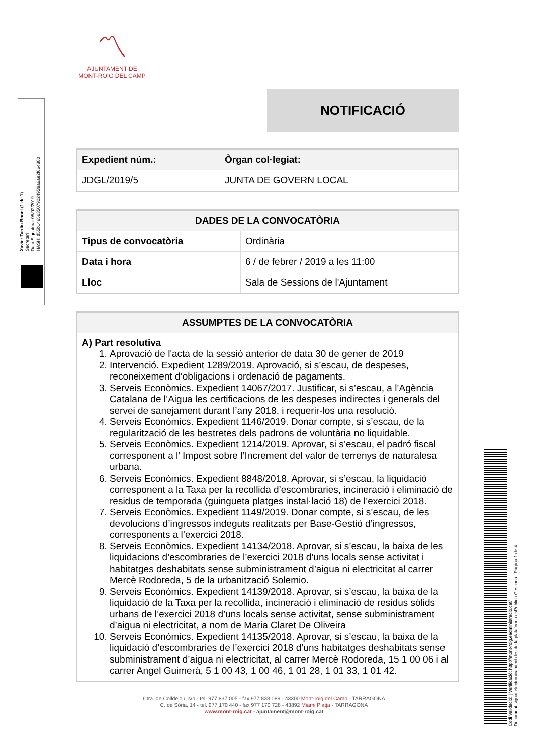〽
AJUNTAMENT DE
MONT-ROIG DEL CAMP
Xavier Tardiu Bonet (1 de 1)
Secretari
Data Signatura: 05/02/2019
HASH: d55b1465635079224958a6ae2f664880
NOTIFICACIÓ
| Expedient núm.: | Òrgan col·legiat: |
| --- | --- |
| JDGL/2019/5 | JUNTA DE GOVERN LOCAL |
| DADES DE LA CONVOCATÒRIA | |
| --- | --- |
| Tipus de convocatòria | Ordinària |
| Data i hora | 6 / de febrer / 2019 a les 11:00 |
| Lloc | Sala de Sessions de l'Ajuntament |
| ASSUMPTES DE LA CONVOCATÒRIA |
| --- |
| A) Part resolutiva 1. Aprovació de l'acta de la sessió anterior de data 30 de gener de 2019 2. Intervenció. Expedient 1289/2019. Aprovació, si s’escau, de despeses, reconeixement d’obligacions i ordenació de pagaments. 3. Serveis Econòmics. Expedient 14067/2017. Justificar, si s’escau, a l’Agència Catalana de l’Aigua les certificacions de les despeses indirectes i generals del servei de sanejament durant l’any 2018, i requerir-los una resolució. 4. Serveis Econòmics. Expedient 1146/2019. Donar compte, si s’escau, de la regularització de les bestretes dels padrons de voluntària no liquidable. 5. Serveis Econòmics. Expedient 1214/2019. Aprovar, si s’escau, el padró fiscal corresponent a l’ Impost sobre l’Increment del valor de terrenys de naturalesa urbana. 6. Serveis Econòmics. Expedient 8848/2018. Aprovar, si s’escau, la liquidació corresponent a la Taxa per la recollida d’escombraries, incineració i eliminació de residus de temporada (guingueta platges instal·lació 18) de l’exercici 2018. 7. Serveis Econòmics. Expedient 1149/2019. Donar compte, si s’escau, de les devolucions d’ingressos indeguts realitzats per Base-Gestió d’ingressos, corresponents a l’exercici 2018. 8. Serveis Econòmics. Expedient 14134/2018. Aprovar, si s’escau, la baixa de les liquidacions d’escombraries de l’exercici 2018 d’uns locals sense activitat i habitatges deshabitats sense subministrament d’aigua ni electricitat al carrer Mercè Rodoreda, 5 de la urbanització Solemio. 9. Serveis Econòmics. Expedient 14139/2018. Aprovar, si s’escau, la baixa de la liquidació de la Taxa per la recollida, incineració i eliminació de residus sòlids urbans de l’exercici 2018 d’uns locals sense activitat, sense subministrament d’aigua ni electricitat, a nom de Maria Claret De Oliveira 10. Serveis Econòmics. Expedient 14135/2018. Aprovar, si s’escau, la baixa de la liquidació d’escombraries de l’exercici 2018 d’uns habitatges deshabitats sense subministrament d’aigua ni electricitat, al carrer Mercè Rodoreda, 15 1 00 06 i al carrer Angel Guimerà, 5 1 00 43, 1 00 46, 1 01 28, 1 01 33, 1 01 42. |
Ctra. de Colldejou, s/n - tel. 977 837 005 - fax 977 838 089 - 43300 Mont-roig del Camp - TARRAGONA
C. de Sòria, 14 - tel. 977 170 440 - fax 977 170 728 - 43892 Miami Platja - TARRAGONA
www.mont-roig.cat - ajuntament@mont-roig.cat
Codi Validació: | Verificació: http://mont-roig.eadministracio.cat/
Document signat electrònicament des de la plataforma esPublico Gestiona | Pàgina 1 de 4